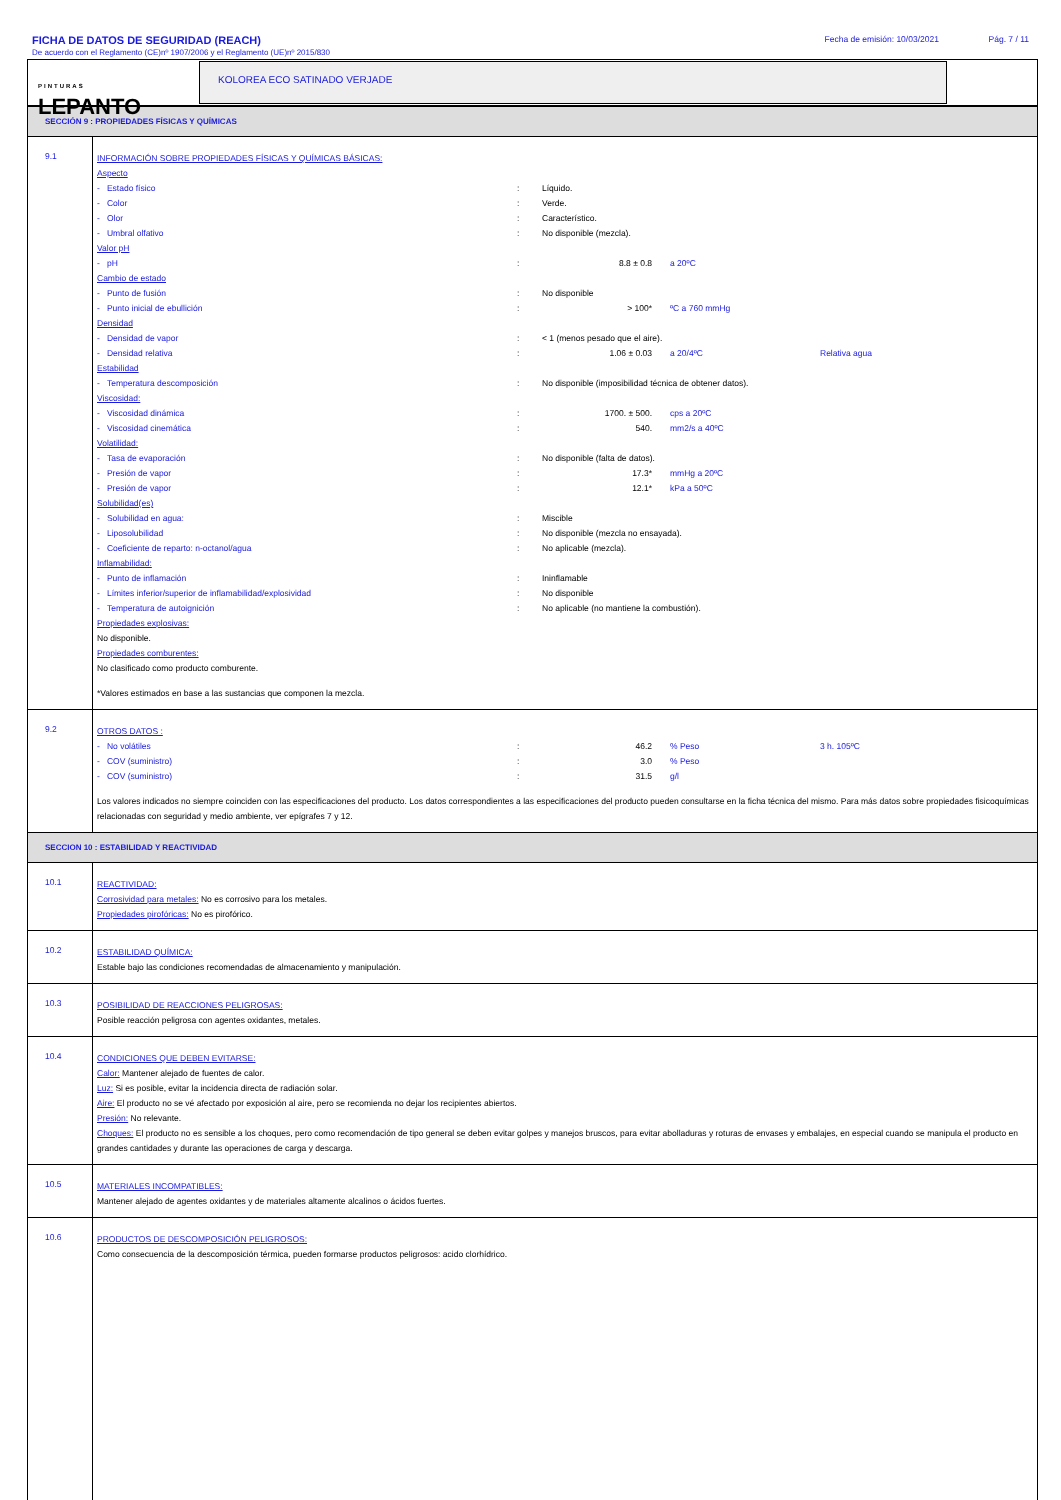FICHA DE DATOS DE SEGURIDAD (REACH)
Fecha de emisión: 10/03/2021 Pág. 7 / 11
De acuerdo con el Reglamento (CE)nº 1907/2006 y el Reglamento (UE)nº 2015/830
PINTURAS
LEPANTO
KOLOREA ECO SATINADO VERJADE
SECCIÓN 9 : PROPIEDADES FÍSICAS Y QUÍMICAS
| 9.1 | INFORMACIÓN SOBRE PROPIEDADES FÍSICAS Y QUÍMICAS BÁSICAS: Aspecto - Estado físico : Líquido. - Color : Verde. - Olor : Característico. - Umbral olfativo : No disponible (mezcla). Valor pH - pH : 8.8 ± 0.8 a 20ºC Cambio de estado - Punto de fusión : No disponible - Punto inicial de ebullición : > 100* ºC a 760 mmHg Densidad - Densidad de vapor : < 1 (menos pesado que el aire). - Densidad relativa : 1.06 ± 0.03 a 20/4ºC Relativa agua Estabilidad - Temperatura descomposición : No disponible (imposibilidad técnica de obtener datos). Viscosidad: - Viscosidad dinámica : 1700. ± 500. cps a 20ºC - Viscosidad cinemática : 540. mm2/s a 40ºC Volatilidad: - Tasa de evaporación : No disponible (falta de datos). - Presión de vapor : 17.3* mmHg a 20ºC - Presión de vapor : 12.1* kPa a 50ºC Solubilidad(es) - Solubilidad en agua: : Miscible - Liposolubilidad : No disponible (mezcla no ensayada). - Coeficiente de reparto: n-octanol/agua : No aplicable (mezcla). Inflamabilidad: - Punto de inflamación : Ininflamable - Límites inferior/superior de inflamabilidad/explosividad : No disponible - Temperatura de autoignición : No aplicable (no mantiene la combustión). Propiedades explosivas: No disponible. Propiedades comburentes: No clasificado como producto comburente. *Valores estimados en base a las sustancias que componen la mezcla. |
| 9.2 | OTROS DATOS : - No volátiles : 46.2 % Peso 3 h. 105ºC - COV (suministro) : 3.0 % Peso - COV (suministro) : 31.5 g/l Los valores indicados no siempre coinciden con las especificaciones del producto. Los datos correspondientes a las especificaciones del producto pueden consultarse en la ficha técnica del mismo. Para más datos sobre propiedades fisicoquímicas relacionadas con seguridad y medio ambiente, ver epígrafes 7 y 12. |
SECCION 10 : ESTABILIDAD Y REACTIVIDAD
| 10.1 | REACTIVIDAD: Corrosividad para metales: No es corrosivo para los metales. Propiedades pirofóricas: No es pirofórico. |
| 10.2 | ESTABILIDAD QUÍMICA: Estable bajo las condiciones recomendadas de almacenamiento y manipulación. |
| 10.3 | POSIBILIDAD DE REACCIONES PELIGROSAS: Posible reacción peligrosa con agentes oxidantes, metales. |
| 10.4 | CONDICIONES QUE DEBEN EVITARSE: Calor: Mantener alejado de fuentes de calor. Luz: Si es posible, evitar la incidencia directa de radiación solar. Aire: El producto no se vé afectado por exposición al aire, pero se recomienda no dejar los recipientes abiertos. Presión: No relevante. Choques: El producto no es sensible a los choques, pero como recomendación de tipo general se deben evitar golpes y manejos bruscos, para evitar abolladuras y roturas de envases y embalajes, en especial cuando se manipula el producto en grandes cantidades y durante las operaciones de carga y descarga. |
| 10.5 | MATERIALES INCOMPATIBLES: Mantener alejado de agentes oxidantes y de materiales altamente alcalinos o ácidos fuertes. |
| 10.6 | PRODUCTOS DE DESCOMPOSICIÓN PELIGROSOS: Como consecuencia de la descomposición térmica, pueden formarse productos peligrosos: acido clorhídrico. |